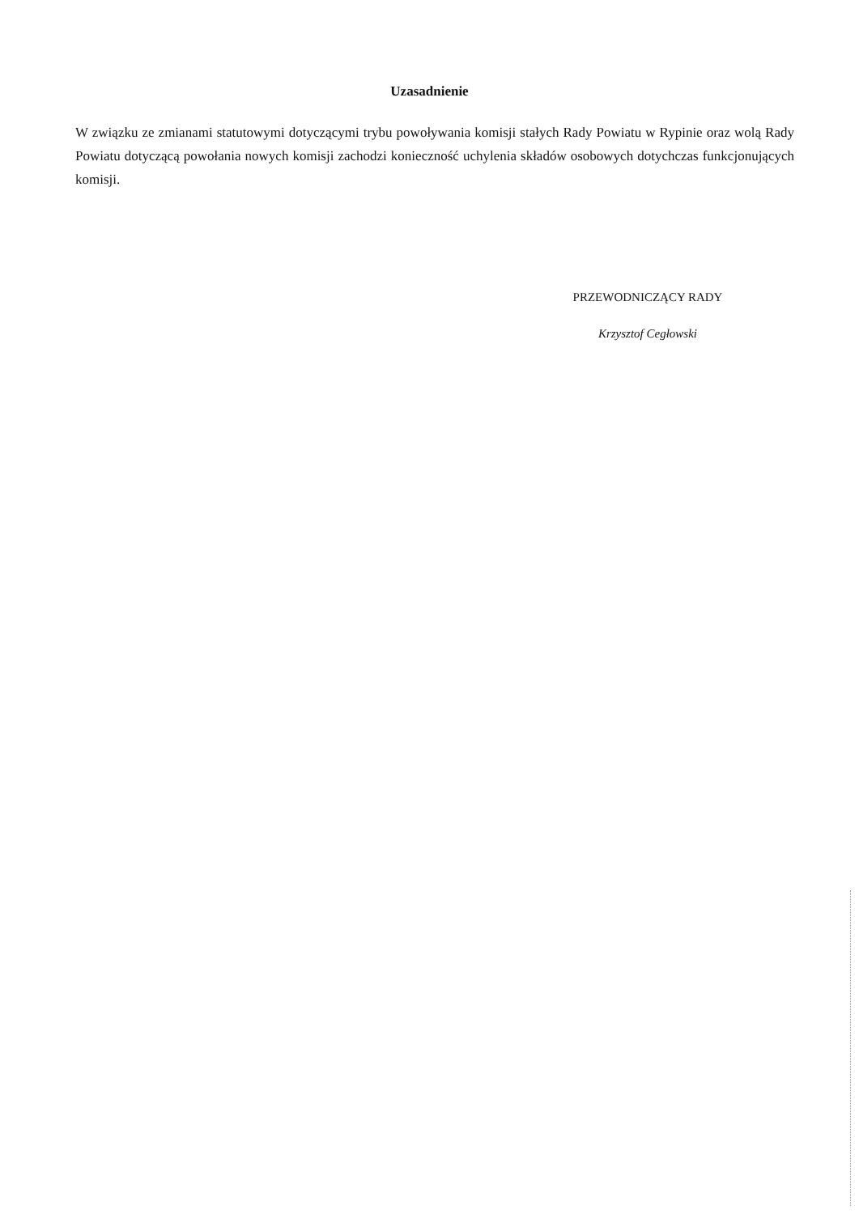Uzasadnienie
W związku ze zmianami statutowymi dotyczącymi trybu powoływania komisji stałych Rady Powiatu w Rypinie oraz wolą Rady Powiatu dotyczącą powołania nowych komisji zachodzi konieczność uchylenia składów osobowych dotychczas funkcjonujących komisji.
PRZEWODNICZĄCY RADY
Krzysztof Cegłowski